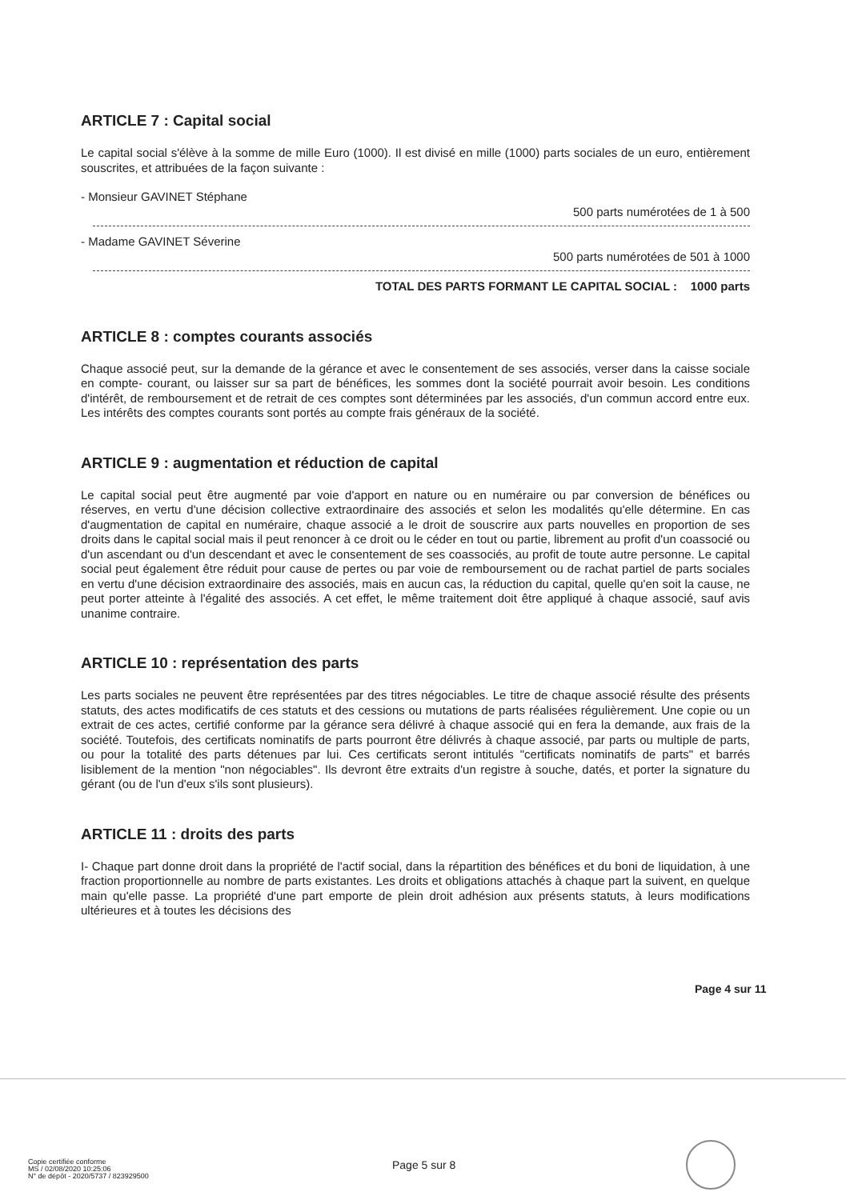ARTICLE 7 : Capital social
Le capital social s'élève à la somme de mille Euro (1000). Il est divisé en mille (1000) parts sociales de un euro, entièrement souscrites, et attribuées de la façon suivante :
- Monsieur GAVINET Stéphane
500 parts numérotées de 1 à 500
- Madame GAVINET Séverine
500 parts numérotées de 501 à 1000
TOTAL DES PARTS FORMANT LE CAPITAL SOCIAL : 1000 parts
ARTICLE 8 : comptes courants associés
Chaque associé peut, sur la demande de la gérance et avec le consentement de ses associés, verser dans la caisse sociale en compte- courant, ou laisser sur sa part de bénéfices, les sommes dont la société pourrait avoir besoin. Les conditions d'intérêt, de remboursement et de retrait de ces comptes sont déterminées par les associés, d'un commun accord entre eux. Les intérêts des comptes courants sont portés au compte frais généraux de la société.
ARTICLE 9 : augmentation et réduction de capital
Le capital social peut être augmenté par voie d'apport en nature ou en numéraire ou par conversion de bénéfices ou réserves, en vertu d'une décision collective extraordinaire des associés et selon les modalités qu'elle détermine. En cas d'augmentation de capital en numéraire, chaque associé a le droit de souscrire aux parts nouvelles en proportion de ses droits dans le capital social mais il peut renoncer à ce droit ou le céder en tout ou partie, librement au profit d'un coassocié ou d'un ascendant ou d'un descendant et avec le consentement de ses coassociés, au profit de toute autre personne. Le capital social peut également être réduit pour cause de pertes ou par voie de remboursement ou de rachat partiel de parts sociales en vertu d'une décision extraordinaire des associés, mais en aucun cas, la réduction du capital, quelle qu'en soit la cause, ne peut porter atteinte à l'égalité des associés. A cet effet, le même traitement doit être appliqué à chaque associé, sauf avis unanime contraire.
ARTICLE 10 : représentation des parts
Les parts sociales ne peuvent être représentées par des titres négociables. Le titre de chaque associé résulte des présents statuts, des actes modificatifs de ces statuts et des cessions ou mutations de parts réalisées régulièrement. Une copie ou un extrait de ces actes, certifié conforme par la gérance sera délivré à chaque associé qui en fera la demande, aux frais de la société. Toutefois, des certificats nominatifs de parts pourront être délivrés à chaque associé, par parts ou multiple de parts, ou pour la totalité des parts détenues par lui. Ces certificats seront intitulés "certificats nominatifs de parts" et barrés lisiblement de la mention "non négociables". Ils devront être extraits d'un registre à souche, datés, et porter la signature du gérant (ou de l'un d'eux s'ils sont plusieurs).
ARTICLE 11 : droits des parts
I- Chaque part donne droit dans la propriété de l'actif social, dans la répartition des bénéfices et du boni de liquidation, à une fraction proportionnelle au nombre de parts existantes. Les droits et obligations attachés à chaque part la suivent, en quelque main qu'elle passe. La propriété d'une part emporte de plein droit adhésion aux présents statuts, à leurs modifications ultérieures et à toutes les décisions des
Page 4 sur 11
Copie certifiée conforme
MS / 02/08/2020 10:25:06
N° de dépôt - 2020/5737 / 823929500
Page 5 sur 8